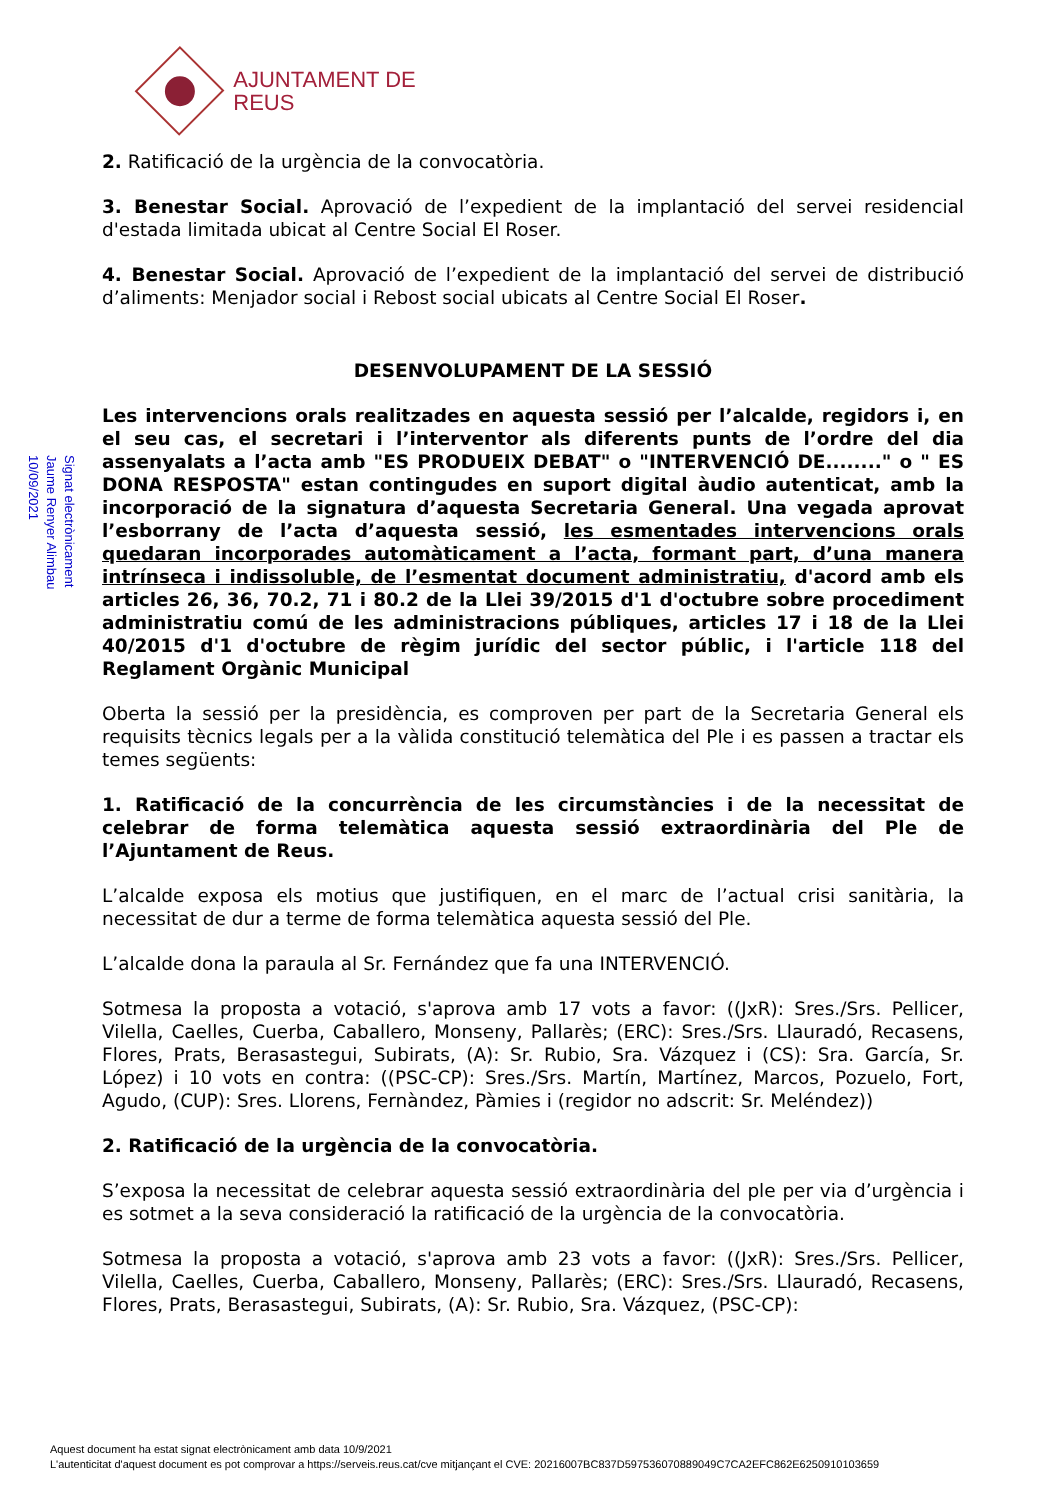AJUNTAMENT DE REUS
Signat electrònicament
Jaume Renyer Alimbau
10/09/2021
2. Ratificació de la urgència de la convocatòria.
3. Benestar Social. Aprovació de l’expedient de la implantació del servei residencial d'estada limitada ubicat al Centre Social El Roser.
4. Benestar Social. Aprovació de l’expedient de la implantació del servei de distribució d’aliments: Menjador social i Rebost social ubicats al Centre Social El Roser.
DESENVOLUPAMENT DE LA SESSIÓ
Les intervencions orals realitzades en aquesta sessió per l’alcalde, regidors i, en el seu cas, el secretari i l’interventor als diferents punts de l’ordre del dia assenyalats a l’acta amb "ES PRODUEIX DEBAT" o "INTERVENCIÓ DE........" o " ES DONA RESPOSTA" estan contingudes en suport digital àudio autenticat, amb la incorporació de la signatura d’aquesta Secretaria General. Una vegada aprovat l’esborrany de l’acta d’aquesta sessió, les esmentades intervencions orals quedaran incorporades automàticament a l’acta, formant part, d’una manera intrínseca i indissoluble, de l’esmentat document administratiu, d'acord amb els articles 26, 36, 70.2, 71 i 80.2 de la Llei 39/2015 d'1 d'octubre sobre procediment administratiu comú de les administracions públiques, articles 17 i 18 de la Llei 40/2015 d'1 d'octubre de règim jurídic del sector públic, i l'article 118 del Reglament Orgànic Municipal
Oberta la sessió per la presidència, es comproven per part de la Secretaria General els requisits tècnics legals per a la vàlida constitució telemàtica del Ple i es passen a tractar els temes següents:
1. Ratificació de la concurrència de les circumstàncies i de la necessitat de celebrar de forma telemàtica aquesta sessió extraordinària del Ple de l’Ajuntament de Reus.
L’alcalde exposa els motius que justifiquen, en el marc de l’actual crisi sanitària, la necessitat de dur a terme de forma telemàtica aquesta sessió del Ple.
L’alcalde dona la paraula al Sr. Fernández que fa una INTERVENCIÓ.
Sotmesa la proposta a votació, s'aprova amb 17 vots a favor: ((JxR): Sres./Srs. Pellicer, Vilella, Caelles, Cuerba, Caballero, Monseny, Pallarès; (ERC): Sres./Srs. Llauradó, Recasens, Flores, Prats, Berasastegui, Subirats, (A): Sr. Rubio, Sra. Vázquez i (CS): Sra. García, Sr. López) i 10 vots en contra: ((PSC-CP): Sres./Srs. Martín, Martínez, Marcos, Pozuelo, Fort, Agudo, (CUP): Sres. Llorens, Fernàndez, Pàmies i (regidor no adscrit: Sr. Meléndez))
2. Ratificació de la urgència de la convocatòria.
S’exposa la necessitat de celebrar aquesta sessió extraordinària del ple per via d’urgència i es sotmet a la seva consideració la ratificació de la urgència de la convocatòria.
Sotmesa la proposta a votació, s'aprova amb 23 vots a favor: ((JxR): Sres./Srs. Pellicer, Vilella, Caelles, Cuerba, Caballero, Monseny, Pallarès; (ERC): Sres./Srs. Llauradó, Recasens, Flores, Prats, Berasastegui, Subirats, (A): Sr. Rubio, Sra. Vázquez, (PSC-CP):
Aquest document ha estat signat electrònicament amb data 10/9/2021
L'autenticitat d'aquest document es pot comprovar a https://serveis.reus.cat/cve mitjançant el CVE: 20216007BC837D597536070889049C7CA2EFC862E6250910103659